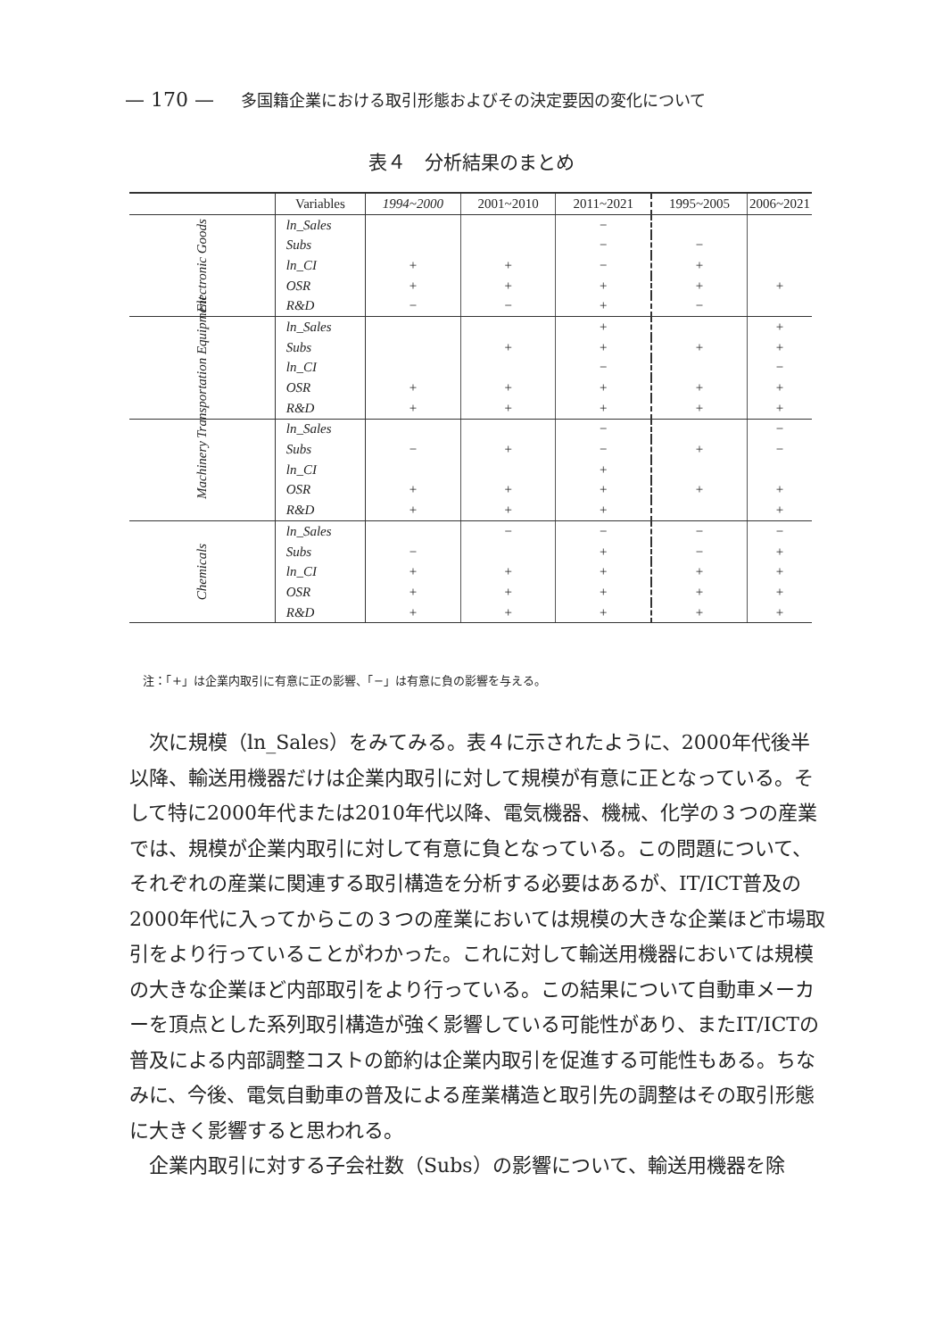— 170 — 多国籍企業における取引形態およびその決定要因の変化について
表４　分析結果のまとめ
| | Variables | 1994~2000 | 2001~2010 | 2011~2021 | 1995~2005 | 2006~2021 |
| --- | --- | --- | --- | --- | --- | --- |
| Electronic Goods | ln_Sales | | | − | | |
| | Subs | | | − | − | |
| | ln_CI | + | + | − | + | |
| | OSR | + | + | + | + | + |
| | R&D | − | − | + | − | |
| Transportation Equipment | ln_Sales | | | + | | + |
| | Subs | | + | + | + | + |
| | ln_CI | | | − | | − |
| | OSR | + | + | + | + | + |
| | R&D | + | + | + | + | + |
| Machinery | ln_Sales | | | − | | − |
| | Subs | − | + | − | + | − |
| | ln_CI | | | + | | |
| | OSR | + | + | + | + | + |
| | R&D | + | + | + | | + |
| Chemicals | ln_Sales | | − | − | − | − |
| | Subs | − | | + | − | + |
| | ln_CI | + | + | + | + | + |
| | OSR | + | + | + | + | + |
| | R&D | + | + | + | + | + |
注：「+」は企業内取引に有意に正の影響、「−」は有意に負の影響を与える。
次に規模（ln_Sales）をみてみる。表４に示されたように、2000年代後半以降、輸送用機器だけは企業内取引に対して規模が有意に正となっている。そして特に2000年代または2010年代以降、電気機器、機械、化学の３つの産業では、規模が企業内取引に対して有意に負となっている。この問題について、それぞれの産業に関連する取引構造を分析する必要はあるが、IT/ICT普及の2000年代に入ってからこの３つの産業においては規模の大きな企業ほど市場取引をより行っていることがわかった。これに対して輸送用機器においては規模の大きな企業ほど内部取引をより行っている。この結果について自動車メーカーを頂点とした系列取引構造が強く影響している可能性があり、またIT/ICTの普及による内部調整コストの節約は企業内取引を促進する可能性もある。ちなみに、今後、電気自動車の普及による産業構造と取引先の調整はその取引形態に大きく影響すると思われる。
企業内取引に対する子会社数（Subs）の影響について、輸送用機器を除